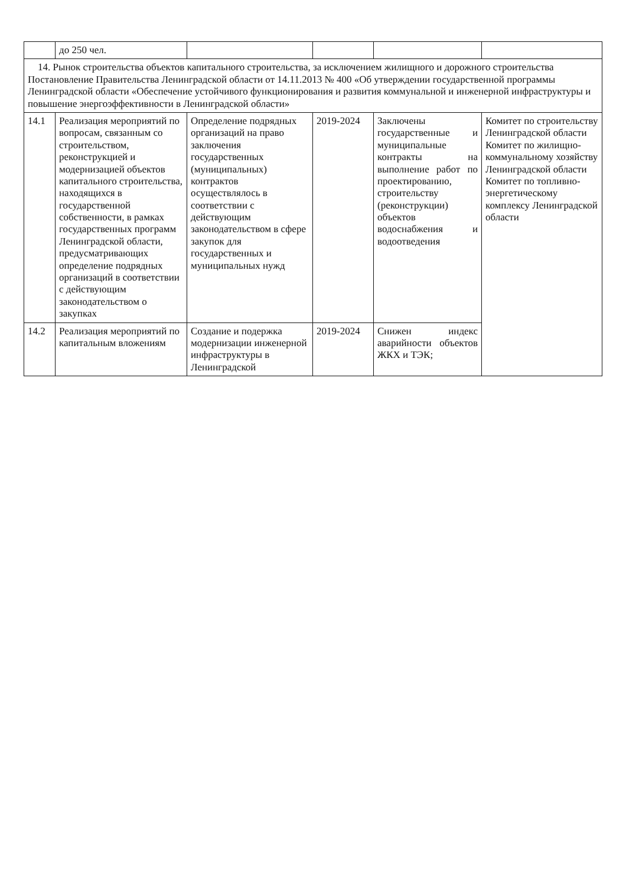| | до 250 чел. | | | | |
| 14. Рынок строительства объектов капитального строительства, за исключением жилищного и дорожного строительства Постановление Правительства Ленинградской области от 14.11.2013 № 400 «Об утверждении государственной программы Ленинградской области «Обеспечение устойчивого функционирования и развития коммунальной и инженерной инфраструктуры и повышение энергоэффективности в Ленинградской области» | | | | | |
| 14.1 | Реализация мероприятий по вопросам, связанным со строительством, реконструкцией и модернизацией объектов капитального строительства, находящихся в государственной собственности, в рамках государственных программ Ленинградской области, предусматривающих определение подрядных организаций в соответствии с действующим законодательством о закупках | Определение подрядных организаций на право заключения государственных (муниципальных) контрактов осуществлялось в соответствии с действующим законодательством в сфере закупок для государственных и муниципальных нужд | 2019-2024 | Заключены государственные и муниципальные контракты на выполнение работ по проектированию, строительству (реконструкции) объектов водоснабжения и водоотведения | Комитет по строительству Ленинградской области Комитет по жилищно-коммунальному хозяйству Ленинградской области Комитет по топливно-энергетическому комплексу Ленинградской области |
| 14.2 | Реализация мероприятий по капитальным вложениям | Создание и подержка модернизации инженерной инфраструктуры в Ленинградской | 2019-2024 | Снижен индекс аварийности объектов ЖКХ и ТЭК; | |